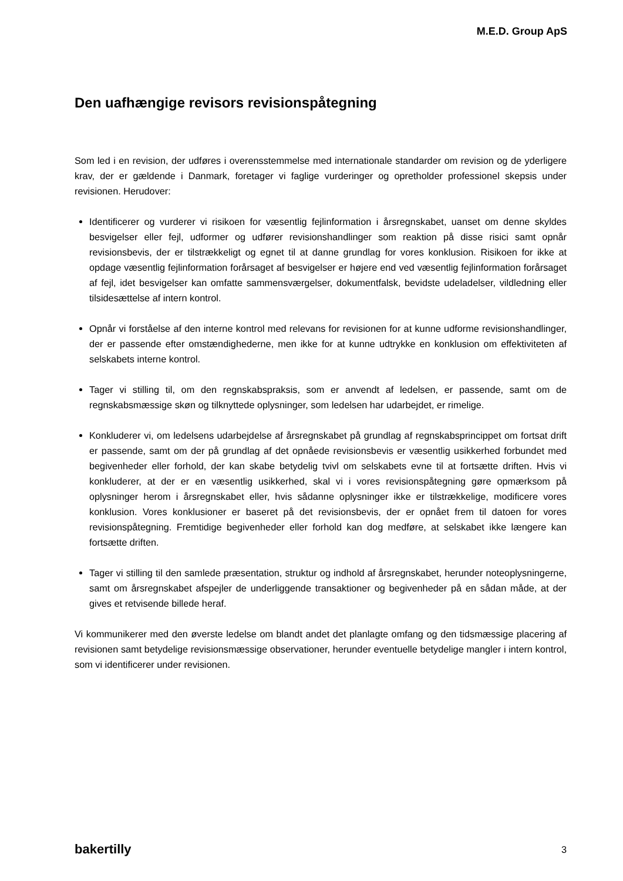M.E.D. Group ApS
Den uafhængige revisors revisionspåtegning
Som led i en revision, der udføres i overensstemmelse med internationale standarder om revision og de yderligere krav, der er gældende i Danmark, foretager vi faglige vurderinger og opretholder professionel skepsis under revisionen. Herudover:
Identificerer og vurderer vi risikoen for væsentlig fejlinformation i årsregnskabet, uanset om denne skyldes besvigelser eller fejl, udformer og udfører revisionshandlinger som reaktion på disse risici samt opnår revisionsbevis, der er tilstrækkeligt og egnet til at danne grundlag for vores konklusion. Risikoen for ikke at opdage væsentlig fejlinformation forårsaget af besvigelser er højere end ved væsentlig fejlinformation forårsaget af fejl, idet besvigelser kan omfatte sammensværgelser, dokumentfalsk, bevidste udeladelser, vildledning eller tilsidesættelse af intern kontrol.
Opnår vi forståelse af den interne kontrol med relevans for revisionen for at kunne udforme revisionshandlinger, der er passende efter omstændighederne, men ikke for at kunne udtrykke en konklusion om effektiviteten af selskabets interne kontrol.
Tager vi stilling til, om den regnskabspraksis, som er anvendt af ledelsen, er passende, samt om de regnskabsmæssige skøn og tilknyttede oplysninger, som ledelsen har udarbejdet, er rimelige.
Konkluderer vi, om ledelsens udarbejdelse af årsregnskabet på grundlag af regnskabsprincippet om fortsat drift er passende, samt om der på grundlag af det opnåede revisionsbevis er væsentlig usikkerhed forbundet med begivenheder eller forhold, der kan skabe betydelig tvivl om selskabets evne til at fortsætte driften. Hvis vi konkluderer, at der er en væsentlig usikkerhed, skal vi i vores revisionspåtegning gøre opmærksom på oplysninger herom i årsregnskabet eller, hvis sådanne oplysninger ikke er tilstrækkelige, modificere vores konklusion. Vores konklusioner er baseret på det revisionsbevis, der er opnået frem til datoen for vores revisionspåtegning. Fremtidige begivenheder eller forhold kan dog medføre, at selskabet ikke længere kan fortsætte driften.
Tager vi stilling til den samlede præsentation, struktur og indhold af årsregnskabet, herunder noteoplysningerne, samt om årsregnskabet afspejler de underliggende transaktioner og begivenheder på en sådan måde, at der gives et retvisende billede heraf.
Vi kommunikerer med den øverste ledelse om blandt andet det planlagte omfang og den tidsmæssige placering af revisionen samt betydelige revisionsmæssige observationer, herunder eventuelle betydelige mangler i intern kontrol, som vi identificerer under revisionen.
bakertilly 3